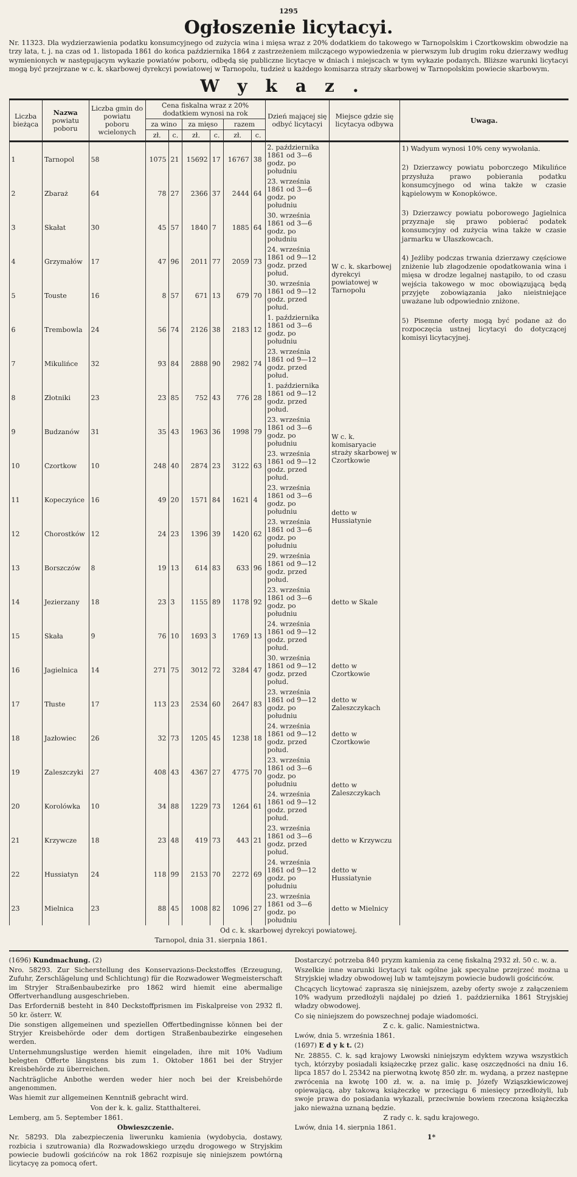1295
Ogłoszenie licytacyi.
Nr. 11323. Dla wydzierzawienia podatku konsumcyjnego od zużycia wina i mięsa wraz z 20% dodatkiem do takowego w Tarnopolskim i Czortkowskim obwodzie na trzy lata, t. j. na czas od 1. listopada 1861 do końca października 1864 z zastrzeżeniem milczącego wypowiedzenia w pierwszym lub drugim roku dzierzawy według wymienionych w następującym wykazie powiatów poboru, odbędą się publiczne licytacye w dniach i miejscach w tym wykazie podanych. Bliższe warunki licytacyi mogą być przejrzane w c. k. skarbowej dyrekcyi powiatowej w Tarnopolu, tudzież u każdego komisarza straży skarbowej w Tarnopolskim powiecie skarbowym.
Wykaz.
| Liczba bieżąca | Nazwa powiatu poboru | Liczba gmin do powiatu poboru wcielonych | Cena fiskalna wraz z 20% dodatkiem wynosi na rok | | | | | | Dzień mającej się odbyć licytacyi | Miejsce gdzie się licytacya odbywa | Uwaga. |
| --- | --- | --- | --- | --- | --- | --- | --- | --- | --- | --- | --- |
| | | | za wino | | za mięso | | razem | | | | |
| | | | zł. | c. | zł. | c. | zł. | c. | | | |
| 1 | Tarnopol | 58 | 1075 | 21 | 15692 | 17 | 16767 | 38 | 2. października 1861 od 3—6 godz. po południu | W c. k. skarbowej dyrekcyi powiatowej w Tarnopolu | 1) Wadyum wynosi 10% ceny wywołania. 2) Dzierzawcy powiatu poborczego Mikulińce przysłuża prawo pobierania podatku konsumcyjnego od wina także w czasie kąpielowym w Konopkówce. 3) Dzierzawcy powiatu poborowego Jagielnica przyznaje się prawo pobierać podatek konsumcyjny od zużycia wina także w czasie jarmarku w Ułaszkowcach. 4) Jeżliby podczas trwania dzierzawy częściowe zniżenie lub złagodzenie opodatkowania wina i mięsa w drodze legalnej nastąpiło, to od czasu wejścia takowego w moc obowiązującą będą przyjęte zobowiązania jako nieistniejące uważane lub odpowiednio zniżone. 5) Pisemne oferty mogą być podane aż do rozpoczęcia ustnej licytacyi do dotyczącej komisyi licytacyjnej. |
| 2 | Zbaraż | 64 | 78 | 27 | 2366 | 37 | 2444 | 64 | 23. września 1861 od 3—6 godz. po południu | | |
| 3 | Skałat | 30 | 45 | 57 | 1840 | 7 | 1885 | 64 | 30. września 1861 od 3—6 godz. po południu | | |
| 4 | Grzymałów | 17 | 47 | 96 | 2011 | 77 | 2059 | 73 | 24. września 1861 od 9—12 godz. przed połud. | | |
| 5 | Touste | 16 | 8 | 57 | 671 | 13 | 679 | 70 | 30. września 1861 od 9—12 godz. przed połud. | | |
| 6 | Trembowla | 24 | 56 | 74 | 2126 | 38 | 2183 | 12 | 1. października 1861 od 3—6 godz. po południu | | |
| 7 | Mikulińce | 32 | 93 | 84 | 2888 | 90 | 2982 | 74 | 23. września 1861 od 9—12 godz. przed połud. | | |
| 8 | Złotniki | 23 | 23 | 85 | 752 | 43 | 776 | 28 | 1. października 1861 od 9—12 godz. przed połud. | | |
| 9 | Budzanów | 31 | 35 | 43 | 1963 | 36 | 1998 | 79 | 23. września 1861 od 3—6 godz. po południu | W c. k. komisaryacie straży skarbowej w Czortkowie | |
| 10 | Czortkow | 10 | 248 | 40 | 2874 | 23 | 3122 | 63 | 23. września 1861 od 9—12 godz. przed połud. | | |
| 11 | Kopeczyńce | 16 | 49 | 20 | 1571 | 84 | 1621 | 4 | 23. września 1861 od 3—6 godz. po południu | detto w Hussiatynie | |
| 12 | Chorostków | 12 | 24 | 23 | 1396 | 39 | 1420 | 62 | 23. września 1861 od 3—6 godz. po południu | | |
| 13 | Borszczów | 8 | 19 | 13 | 614 | 83 | 633 | 96 | 29. września 1861 od 9—12 godz. przed połud. | detto w Skale | |
| 14 | Jezierzany | 18 | 23 | 3 | 1155 | 89 | 1178 | 92 | 23. września 1861 od 3—6 godz. po południu | | |
| 15 | Skała | 9 | 76 | 10 | 1693 | 3 | 1769 | 13 | 24. września 1861 od 9—12 godz. przed połud. | | |
| 16 | Jagielnica | 14 | 271 | 75 | 3012 | 72 | 3284 | 47 | 30. września 1861 od 9—12 godz. przed połud. | detto w Czortkowie | |
| 17 | Tłuste | 17 | 113 | 23 | 2534 | 60 | 2647 | 83 | 23. września 1861 od 9—12 godz. po południu | detto w Zaleszczykach | |
| 18 | Jazłowiec | 26 | 32 | 73 | 1205 | 45 | 1238 | 18 | 24. września 1861 od 9—12 godz. przed połud. | detto w Czortkowie | |
| 19 | Zaleszczyki | 27 | 408 | 43 | 4367 | 27 | 4775 | 70 | 23. września 1861 od 3—6 godz. po południu | detto w Zaleszczykach | |
| 20 | Korolówka | 10 | 34 | 88 | 1229 | 73 | 1264 | 61 | 24. września 1861 od 9—12 godz. przed połud. | | |
| 21 | Krzywcze | 18 | 23 | 48 | 419 | 73 | 443 | 21 | 23. września 1861 od 3—6 godz. przed połud. | detto w Krzywczu | |
| 22 | Hussiatyn | 24 | 118 | 99 | 2153 | 70 | 2272 | 69 | 24. września 1861 od 9—12 godz. po południu | detto w Hussiatynie | |
| 23 | Mielnica | 23 | 88 | 45 | 1008 | 82 | 1096 | 27 | 23. września 1861 od 3—6 godz. po południu | detto w Mielnicy | |
Od c. k. skarbowej dyrekcyi powiatowej.
Tarnopol, dnia 31. sierpnia 1861.
(1696) Kundmachung. (2)
Nro. 58293. Zur Sicherstellung des Konservazions-Deckstoffes (Erzeugung, Zufuhr, Zerschlägelung und Schlichtung) für die Rozwadower Wegmeisterschaft im Stryjer Straßenbaubezirke pro 1862 wird hiemit eine abermalige Offertverhandlung ausgeschrieben.
Das Erforderniß besteht in 840 Deckstoffprismen im Fiskalpreise von 2932 fl. 50 kr. österr. W.
Die sonstigen allgemeinen und speziellen Offertbedingnisse können bei der Stryjer Kreisbehörde oder dem dortigen Straßenbaubezirke eingesehen werden.
Unternehmungslustige werden hiemit eingeladen, ihre mit 10% Vadium belegten Offerte längstens bis zum 1. Oktober 1861 bei der Stryjer Kreisbehörde zu überreichen.
Nachträgliche Anbothe werden weder hier noch bei der Kreisbehörde angenommen.
Was hiemit zur allgemeinen Kenntniß gebracht wird.
Von der k. k. galiz. Statthalterei.
Lemberg, am 5. September 1861.
Obwieszczenie.
Nr. 58293. Dla zabezpieczenia liwerunku kamienia (wydobycia, dostawy, rozbicia i szutrowania) dla Rozwadowskiego urzędu drogowego w Stryjskim powiecie budowli gościńców na rok 1862 rozpisuje się niniejszem powtórną licytacyę za pomocą ofert.
Dostarczyć potrzeba 840 pryzm kamienia za cenę fiskalną 2932 zł. 50 c. w. a.
Wszelkie inne warunki licytacyi tak ogólne jak specyalne przejrzeć można u Stryjskiej władzy obwodowej lub w tamtejszym powiecie budowli gościńców.
Chcących licytować zaprasza się niniejszem, azeby oferty swoje z załączeniem 10% wadyum przedłożyli najdalej po dzień 1. października 1861 Stryjskiej władzy obwodowej.
Co się niniejszem do powszechnej podaje wiadomości.
Z c. k. galic. Namiestnictwa.
Lwów, dnia 5. września 1861.
(1697) E d y k t. (2)
Nr. 28855. C. k. sąd krajowy Lwowski niniejszym edyktem wzywa wszystkich tych, którzyby posiadali książeczkę przez galic. kasę oszczędności na dniu 16. lipca 1857 do l. 25342 na pierwotną kwotę 850 złr. m. wydaną, a przez następne zwrócenia na kwotę 100 zł. w. a. na imię p. Józefy Wziąszkiewiczowej opiewającą, aby takową książeczkę w przeciągu 6 miesięcy przedłożyli, lub swoje prawa do posiadania wykazali, przeciwnie bowiem rzeczona książeczka jako nieważna uznaną będzie.
Z rady c. k. sądu krajowego.
Lwów, dnia 14. sierpnia 1861.
1*